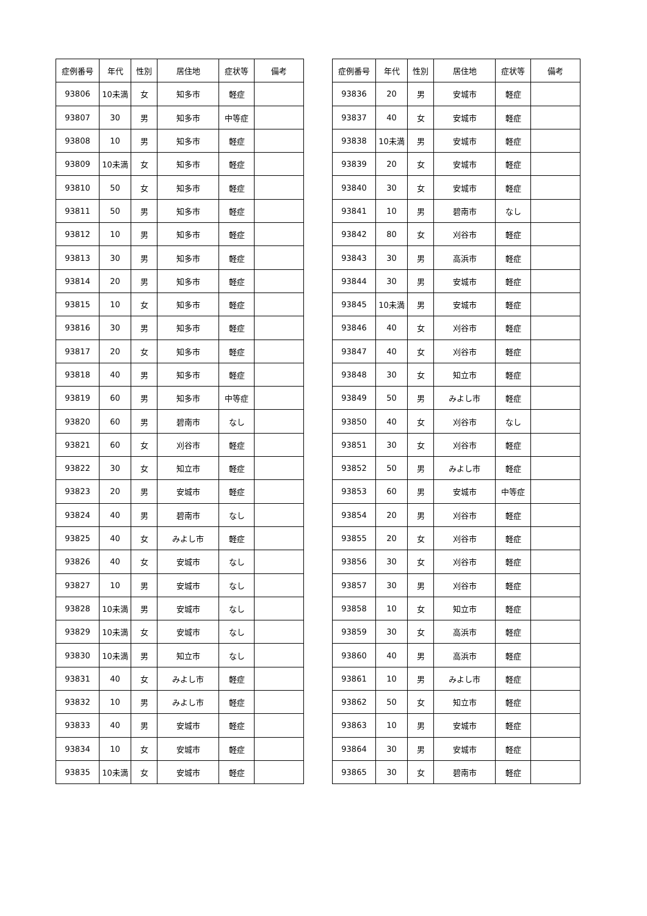| 症例番号 | 年代 | 性別 | 居住地 | 症状等 | 備考 |
| --- | --- | --- | --- | --- | --- |
| 93806 | 10未満 | 女 | 知多市 | 軽症 | |
| 93807 | 30 | 男 | 知多市 | 中等症 | |
| 93808 | 10 | 男 | 知多市 | 軽症 | |
| 93809 | 10未満 | 女 | 知多市 | 軽症 | |
| 93810 | 50 | 女 | 知多市 | 軽症 | |
| 93811 | 50 | 男 | 知多市 | 軽症 | |
| 93812 | 10 | 男 | 知多市 | 軽症 | |
| 93813 | 30 | 男 | 知多市 | 軽症 | |
| 93814 | 20 | 男 | 知多市 | 軽症 | |
| 93815 | 10 | 女 | 知多市 | 軽症 | |
| 93816 | 30 | 男 | 知多市 | 軽症 | |
| 93817 | 20 | 女 | 知多市 | 軽症 | |
| 93818 | 40 | 男 | 知多市 | 軽症 | |
| 93819 | 60 | 男 | 知多市 | 中等症 | |
| 93820 | 60 | 男 | 碧南市 | なし | |
| 93821 | 60 | 女 | 刈谷市 | 軽症 | |
| 93822 | 30 | 女 | 知立市 | 軽症 | |
| 93823 | 20 | 男 | 安城市 | 軽症 | |
| 93824 | 40 | 男 | 碧南市 | なし | |
| 93825 | 40 | 女 | みよし市 | 軽症 | |
| 93826 | 40 | 女 | 安城市 | なし | |
| 93827 | 10 | 男 | 安城市 | なし | |
| 93828 | 10未満 | 男 | 安城市 | なし | |
| 93829 | 10未満 | 女 | 安城市 | なし | |
| 93830 | 10未満 | 男 | 知立市 | なし | |
| 93831 | 40 | 女 | みよし市 | 軽症 | |
| 93832 | 10 | 男 | みよし市 | 軽症 | |
| 93833 | 40 | 男 | 安城市 | 軽症 | |
| 93834 | 10 | 女 | 安城市 | 軽症 | |
| 93835 | 10未満 | 女 | 安城市 | 軽症 | |
| 症例番号 | 年代 | 性別 | 居住地 | 症状等 | 備考 |
| --- | --- | --- | --- | --- | --- |
| 93836 | 20 | 男 | 安城市 | 軽症 | |
| 93837 | 40 | 女 | 安城市 | 軽症 | |
| 93838 | 10未満 | 男 | 安城市 | 軽症 | |
| 93839 | 20 | 女 | 安城市 | 軽症 | |
| 93840 | 30 | 女 | 安城市 | 軽症 | |
| 93841 | 10 | 男 | 碧南市 | なし | |
| 93842 | 80 | 女 | 刈谷市 | 軽症 | |
| 93843 | 30 | 男 | 高浜市 | 軽症 | |
| 93844 | 30 | 男 | 安城市 | 軽症 | |
| 93845 | 10未満 | 男 | 安城市 | 軽症 | |
| 93846 | 40 | 女 | 刈谷市 | 軽症 | |
| 93847 | 40 | 女 | 刈谷市 | 軽症 | |
| 93848 | 30 | 女 | 知立市 | 軽症 | |
| 93849 | 50 | 男 | みよし市 | 軽症 | |
| 93850 | 40 | 女 | 刈谷市 | なし | |
| 93851 | 30 | 女 | 刈谷市 | 軽症 | |
| 93852 | 50 | 男 | みよし市 | 軽症 | |
| 93853 | 60 | 男 | 安城市 | 中等症 | |
| 93854 | 20 | 男 | 刈谷市 | 軽症 | |
| 93855 | 20 | 女 | 刈谷市 | 軽症 | |
| 93856 | 30 | 女 | 刈谷市 | 軽症 | |
| 93857 | 30 | 男 | 刈谷市 | 軽症 | |
| 93858 | 10 | 女 | 知立市 | 軽症 | |
| 93859 | 30 | 女 | 高浜市 | 軽症 | |
| 93860 | 40 | 男 | 高浜市 | 軽症 | |
| 93861 | 10 | 男 | みよし市 | 軽症 | |
| 93862 | 50 | 女 | 知立市 | 軽症 | |
| 93863 | 10 | 男 | 安城市 | 軽症 | |
| 93864 | 30 | 男 | 安城市 | 軽症 | |
| 93865 | 30 | 女 | 碧南市 | 軽症 | |